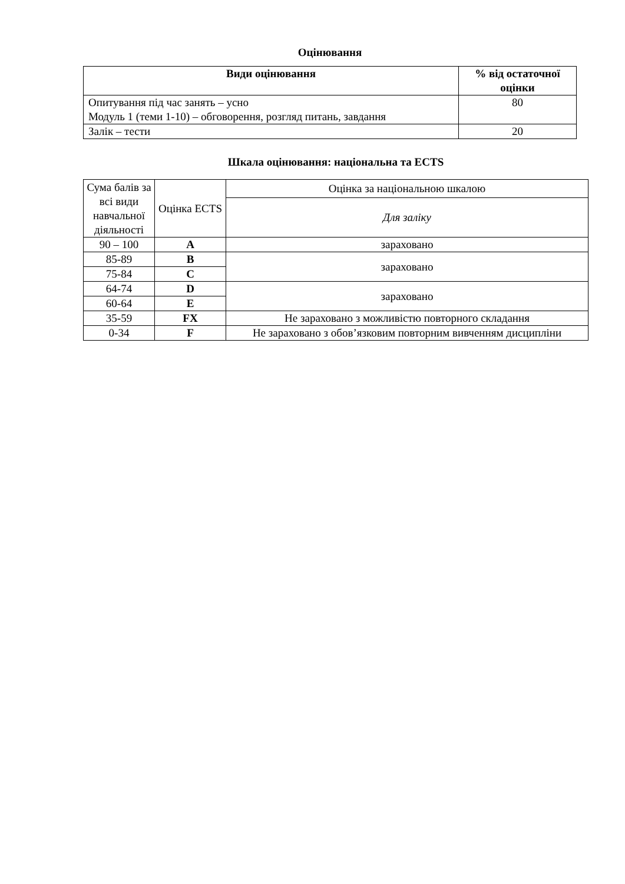Оцінювання
| Види оцінювання | % від остаточної оцінки |
| --- | --- |
| Опитування під час занять – усно Модуль 1 (теми 1-10) – обговорення, розгляд питань, завдання | 80 |
| Залік – тести | 20 |
Шкала оцінювання: національна та ECTS
| Сума балів за всі види навчальної діяльності | Оцінка ECTS | Оцінка за національною шкалою |
| | | Для заліку |
| 90 – 100 | A | зараховано |
| 85-89 | B | зараховано |
| 75-84 | C | |
| 64-74 | D | зараховано |
| 60-64 | E | |
| 35-59 | FX | Не зараховано з можливістю повторного складання |
| 0-34 | F | Не зараховано з обов’язковим повторним вивченням дисципліни |